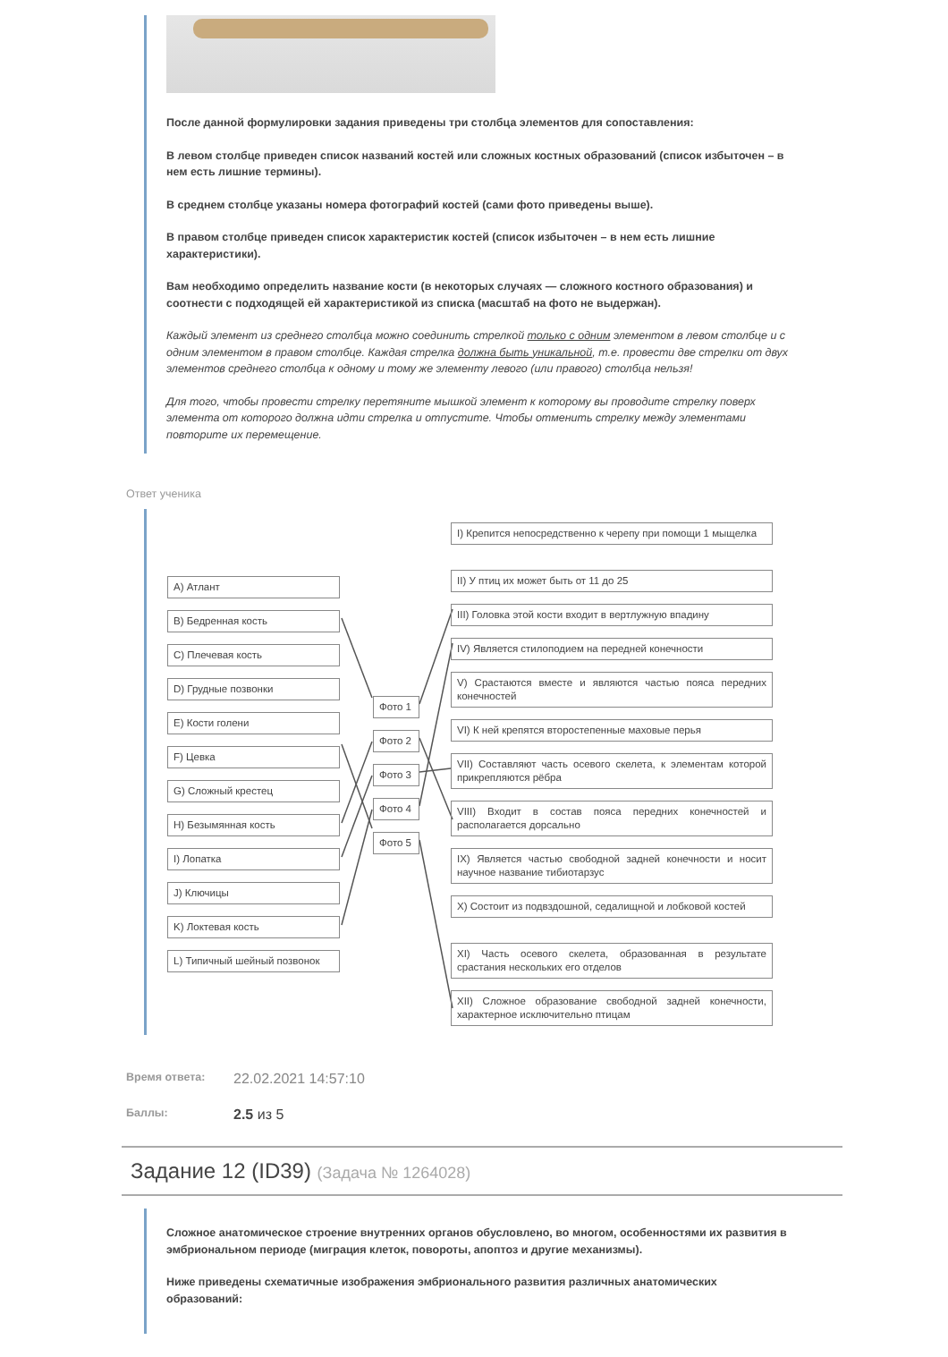После данной формулировки задания приведены три столбца элементов для сопоставления:
В левом столбце приведен список названий костей или сложных костных образований (список избыточен – в нем есть лишние термины).
В среднем столбце указаны номера фотографий костей (сами фото приведены выше).
В правом столбце приведен список характеристик костей (список избыточен – в нем есть лишние характеристики).
Вам необходимо определить название кости (в некоторых случаях — сложного костного образования) и соотнести с подходящей ей характеристикой из списка (масштаб на фото не выдержан).
Каждый элемент из среднего столбца можно соединить стрелкой только с одним элементом в левом столбце и с одним элементом в правом столбце. Каждая стрелка должна быть уникальной, т.е. провести две стрелки от двух элементов среднего столбца к одному и тому же элементу левого (или правого) столбца нельзя!
Для того, чтобы провести стрелку перетяните мышкой элемент к которому вы проводите стрелку поверх элемента от которого должна идти стрелка и отпустите. Чтобы отменить стрелку между элементами повторите их перемещение.
Ответ ученика
A) Атлант
B) Бедренная кость
C) Плечевая кость
D) Грудные позвонки
E) Кости голени
F) Цевка
G) Сложный крестец
H) Безымянная кость
I) Лопатка
J) Ключицы
K) Локтевая кость
L) Типичный шейный позвонок
Фото 1
Фото 2
Фото 3
Фото 4
Фото 5
I) Крепится непосредственно к черепу при помощи 1 мыщелка
II) У птиц их может быть от 11 до 25
III) Головка этой кости входит в вертлужную впадину
IV) Является стилоподием на передней конечности
V) Срастаются вместе и являются частью пояса передних конечностей
VI) К ней крепятся второстепенные маховые перья
VII) Составляют часть осевого скелета, к элементам которой прикрепляются рёбра
VIII) Входит в состав пояса передних конечностей и располагается дорсально
IX) Является частью свободной задней конечности и носит научное название тибиотарзус
X) Состоит из подвздошной, седалищной и лобковой костей
XI) Часть осевого скелета, образованная в результате срастания нескольких его отделов
XII) Сложное образование свободной задней конечности, характерное исключительно птицам
Время ответа: 22.02.2021 14:57:10
Баллы: 2.5 из 5
Задание 12 (ID39) (Задача № 1264028)
Сложное анатомическое строение внутренних органов обусловлено, во многом, особенностями их развития в эмбриональном периоде (миграция клеток, повороты, апоптоз и другие механизмы).
Ниже приведены схематичные изображения эмбрионального развития различных анатомических образований: